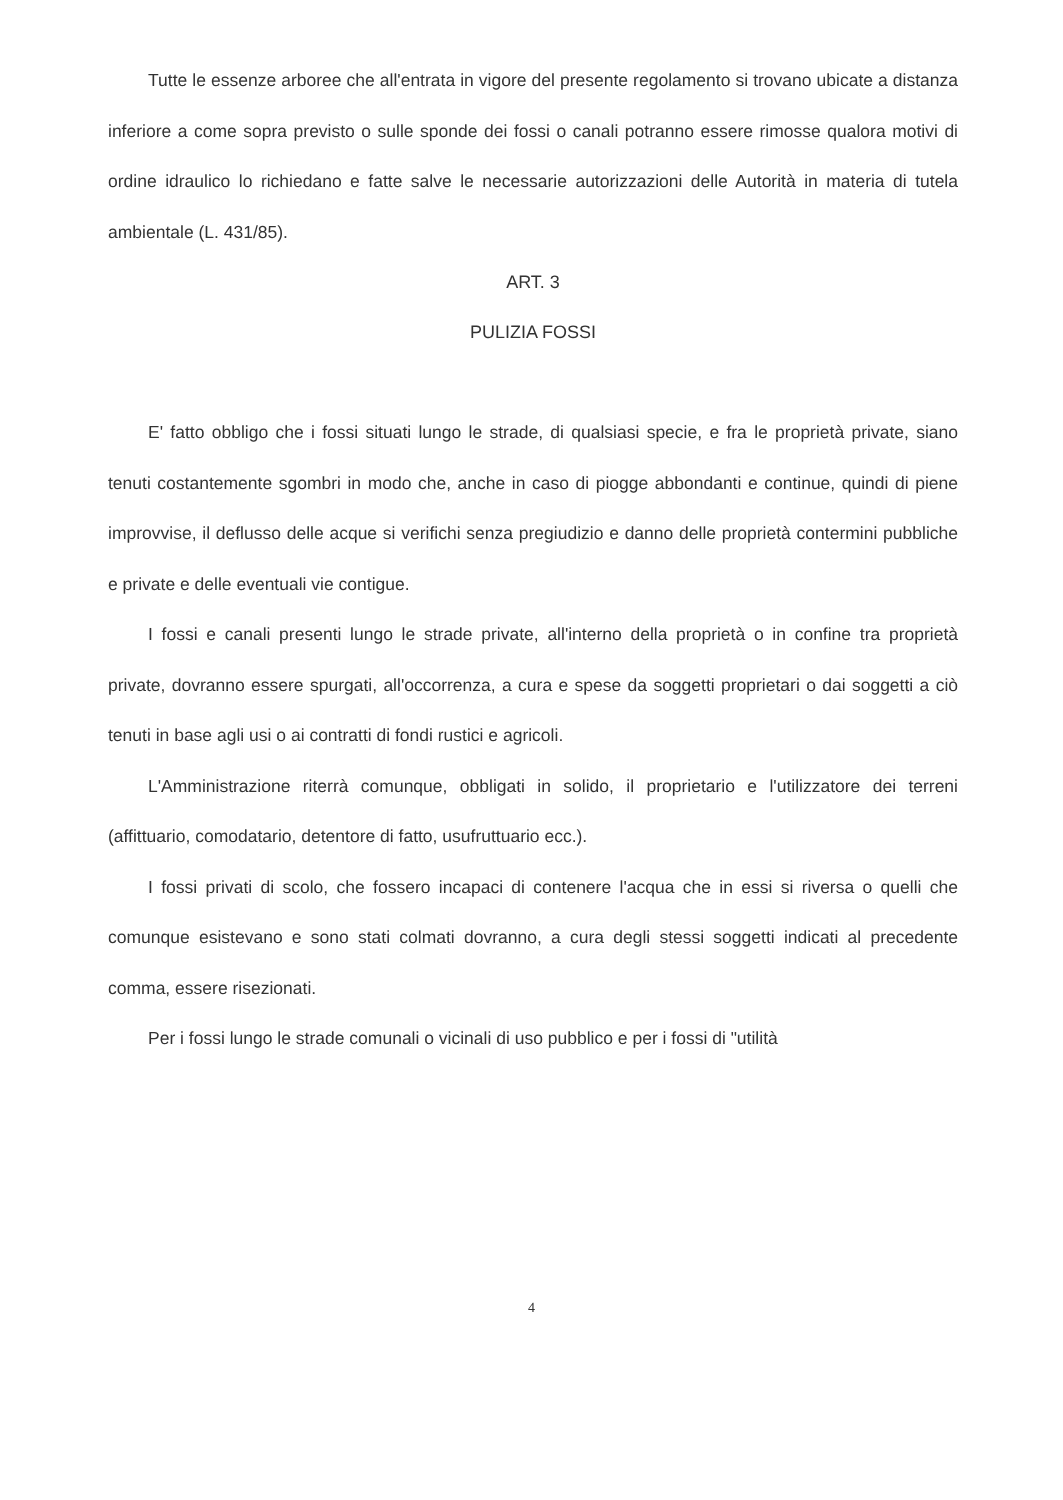Tutte le essenze arboree che all'entrata in vigore del presente regolamento si trovano ubicate a distanza inferiore a come sopra previsto o sulle sponde dei fossi o canali potranno essere rimosse qualora motivi di ordine idraulico lo richiedano e fatte salve le necessarie autorizzazioni delle Autorità in materia di tutela ambientale (L. 431/85).
ART. 3
PULIZIA FOSSI
E' fatto obbligo che i fossi situati lungo le strade, di qualsiasi specie, e fra le proprietà private, siano tenuti costantemente sgombri in modo che, anche in caso di piogge abbondanti e continue, quindi di piene improvvise, il deflusso delle acque si verifichi senza pregiudizio e danno delle proprietà contermini pubbliche e private e delle eventuali vie contigue.
I fossi e canali presenti lungo le strade private, all'interno della proprietà o in confine tra proprietà private, dovranno essere spurgati, all'occorrenza, a cura e spese da soggetti proprietari o dai soggetti a ciò tenuti in base agli usi o ai contratti di fondi rustici e agricoli.
L'Amministrazione riterrà comunque, obbligati in solido, il proprietario e l'utilizzatore dei terreni (affittuario, comodatario, detentore di fatto, usufruttuario ecc.).
I fossi privati di scolo, che fossero incapaci di contenere l'acqua che in essi si riversa o quelli che comunque esistevano e sono stati colmati dovranno, a cura degli stessi soggetti indicati al precedente comma, essere risezionati.
Per i fossi lungo le strade comunali o vicinali di uso pubblico e per i fossi di "utilità
4